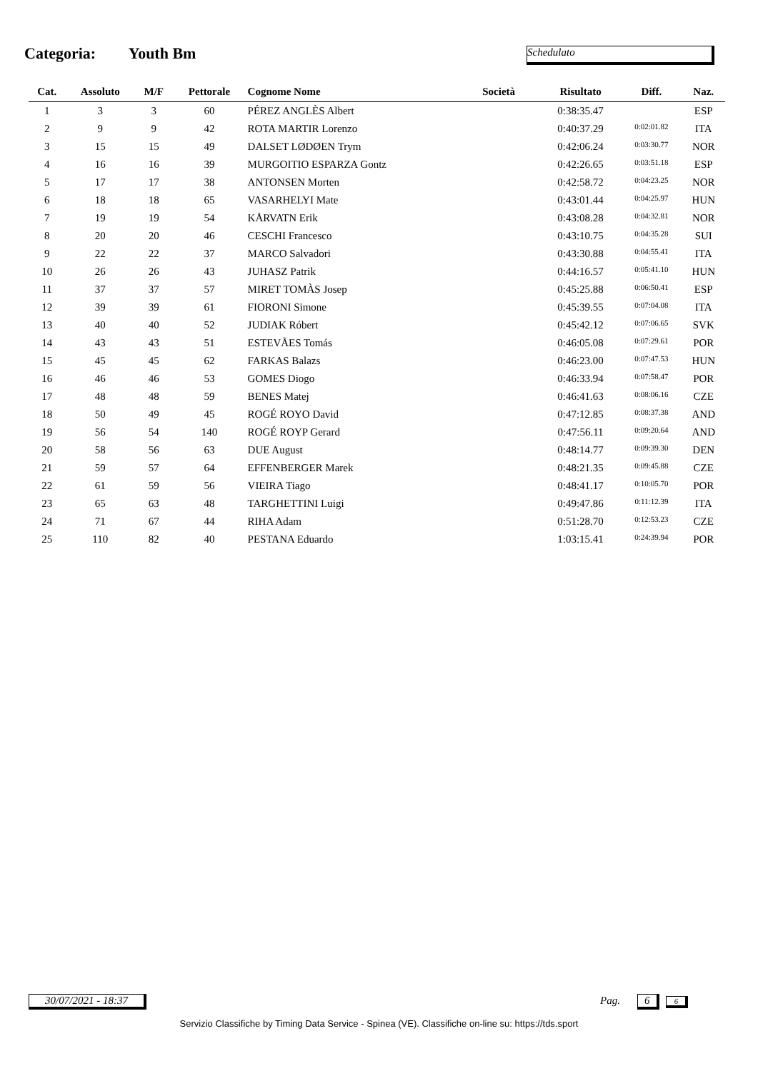Categoria: Youth Bm Schedulato
| Cat. | Assoluto | M/F | Pettorale | Cognome Nome | Società | Risultato | Diff. | Naz. |
| --- | --- | --- | --- | --- | --- | --- | --- | --- |
| 1 | 3 | 3 | 60 | PÉREZ ANGLÈS Albert | | 0:38:35.47 | | ESP |
| 2 | 9 | 9 | 42 | ROTA MARTIR Lorenzo | | 0:40:37.29 | 0:02:01.82 | ITA |
| 3 | 15 | 15 | 49 | DALSET LØDØEN Trym | | 0:42:06.24 | 0:03:30.77 | NOR |
| 4 | 16 | 16 | 39 | MURGOITIO ESPARZA Gontz | | 0:42:26.65 | 0:03:51.18 | ESP |
| 5 | 17 | 17 | 38 | ANTONSEN Morten | | 0:42:58.72 | 0:04:23.25 | NOR |
| 6 | 18 | 18 | 65 | VASARHELYI Mate | | 0:43:01.44 | 0:04:25.97 | HUN |
| 7 | 19 | 19 | 54 | KÅRVATN Erik | | 0:43:08.28 | 0:04:32.81 | NOR |
| 8 | 20 | 20 | 46 | CESCHI Francesco | | 0:43:10.75 | 0:04:35.28 | SUI |
| 9 | 22 | 22 | 37 | MARCO Salvadori | | 0:43:30.88 | 0:04:55.41 | ITA |
| 10 | 26 | 26 | 43 | JUHASZ Patrik | | 0:44:16.57 | 0:05:41.10 | HUN |
| 11 | 37 | 37 | 57 | MIRET TOMÀS Josep | | 0:45:25.88 | 0:06:50.41 | ESP |
| 12 | 39 | 39 | 61 | FIORONI Simone | | 0:45:39.55 | 0:07:04.08 | ITA |
| 13 | 40 | 40 | 52 | JUDIAK Róbert | | 0:45:42.12 | 0:07:06.65 | SVK |
| 14 | 43 | 43 | 51 | ESTEVÃES Tomás | | 0:46:05.08 | 0:07:29.61 | POR |
| 15 | 45 | 45 | 62 | FARKAS Balazs | | 0:46:23.00 | 0:07:47.53 | HUN |
| 16 | 46 | 46 | 53 | GOMES Diogo | | 0:46:33.94 | 0:07:58.47 | POR |
| 17 | 48 | 48 | 59 | BENES Matej | | 0:46:41.63 | 0:08:06.16 | CZE |
| 18 | 50 | 49 | 45 | ROGÉ ROYO David | | 0:47:12.85 | 0:08:37.38 | AND |
| 19 | 56 | 54 | 140 | ROGÉ ROYP Gerard | | 0:47:56.11 | 0:09:20.64 | AND |
| 20 | 58 | 56 | 63 | DUE August | | 0:48:14.77 | 0:09:39.30 | DEN |
| 21 | 59 | 57 | 64 | EFFENBERGER Marek | | 0:48:21.35 | 0:09:45.88 | CZE |
| 22 | 61 | 59 | 56 | VIEIRA Tiago | | 0:48:41.17 | 0:10:05.70 | POR |
| 23 | 65 | 63 | 48 | TARGHETTINI Luigi | | 0:49:47.86 | 0:11:12.39 | ITA |
| 24 | 71 | 67 | 44 | RIHA Adam | | 0:51:28.70 | 0:12:53.23 | CZE |
| 25 | 110 | 82 | 40 | PESTANA Eduardo | | 1:03:15.41 | 0:24:39.94 | POR |
30/07/2021 - 18:37
Pag. 6 6
Servizio Classifiche by Timing Data Service - Spinea (VE). Classifiche on-line su: https://tds.sport